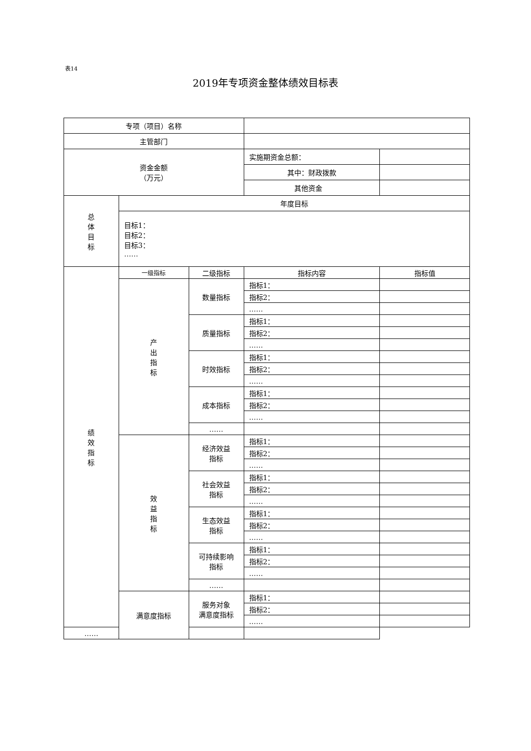表14
2019年专项资金整体绩效目标表
| 专项（项目）名称 | | | | |
| 主管部门 | | | | |
| 资金金额 （万元） | | | 实施期资金总额： | |
| | | | 其中：财政拨款 | |
| | | | 其他资金 | |
| 总 体 目 标 | 年度目标 | | | |
| | 目标1： 目标2： 目标3： …… | | | |
| 绩 效 指 标 | 一级指标 | 二级指标 | 指标内容 | 指标值 |
| | 产 出 指 标 | 数量指标 | 指标1： | |
| | | | 指标2： | |
| | | | …… | |
| | | 质量指标 | 指标1： | |
| | | | 指标2： | |
| | | | …… | |
| | | 时效指标 | 指标1： | |
| | | | 指标2： | |
| | | | …… | |
| | | 成本指标 | 指标1： | |
| | | | 指标2： | |
| | | | …… | |
| | | …… | | |
| | 效 益 指 标 | 经济效益 指标 | 指标1： | |
| | | | 指标2： | |
| | | | …… | |
| | | 社会效益 指标 | 指标1： | |
| | | | 指标2： | |
| | | | …… | |
| | | 生态效益 指标 | 指标1： | |
| | | | 指标2： | |
| | | | …… | |
| | | 可持续影响 指标 | 指标1： | |
| | | | 指标2： | |
| | | | …… | |
| | | …… | | |
| | 满意度指标 | 服务对象 满意度指标 | 指标1： | |
| | | | 指标2： | |
| | | | …… | |
| …… | | | | |